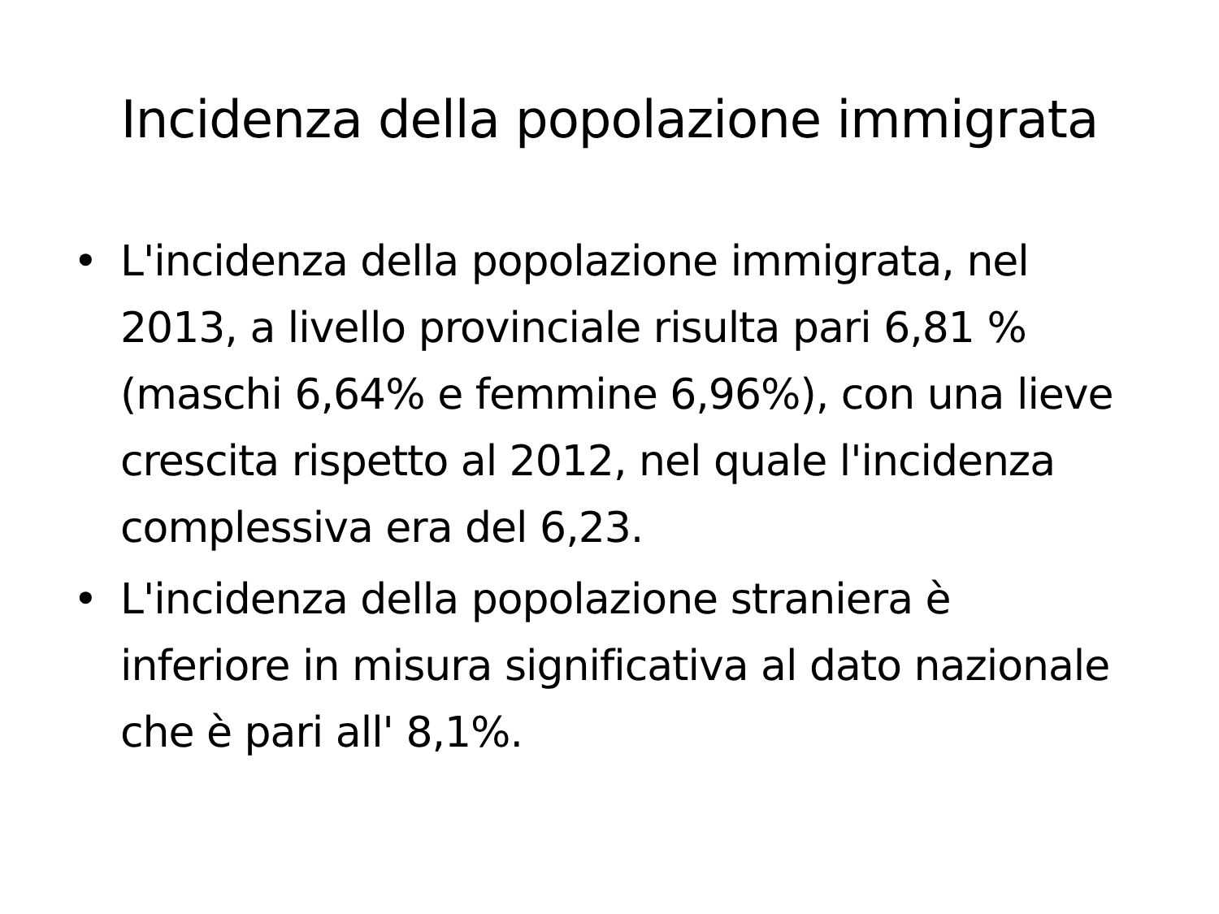Incidenza della popolazione immigrata
• L'incidenza della popolazione immigrata, nel 2013, a livello provinciale risulta pari 6,81 % (maschi 6,64% e femmine 6,96%), con una lieve crescita rispetto al 2012, nel quale l'incidenza complessiva era del 6,23.
• L'incidenza della popolazione straniera è inferiore in misura significativa al dato nazionale che è pari all' 8,1%.